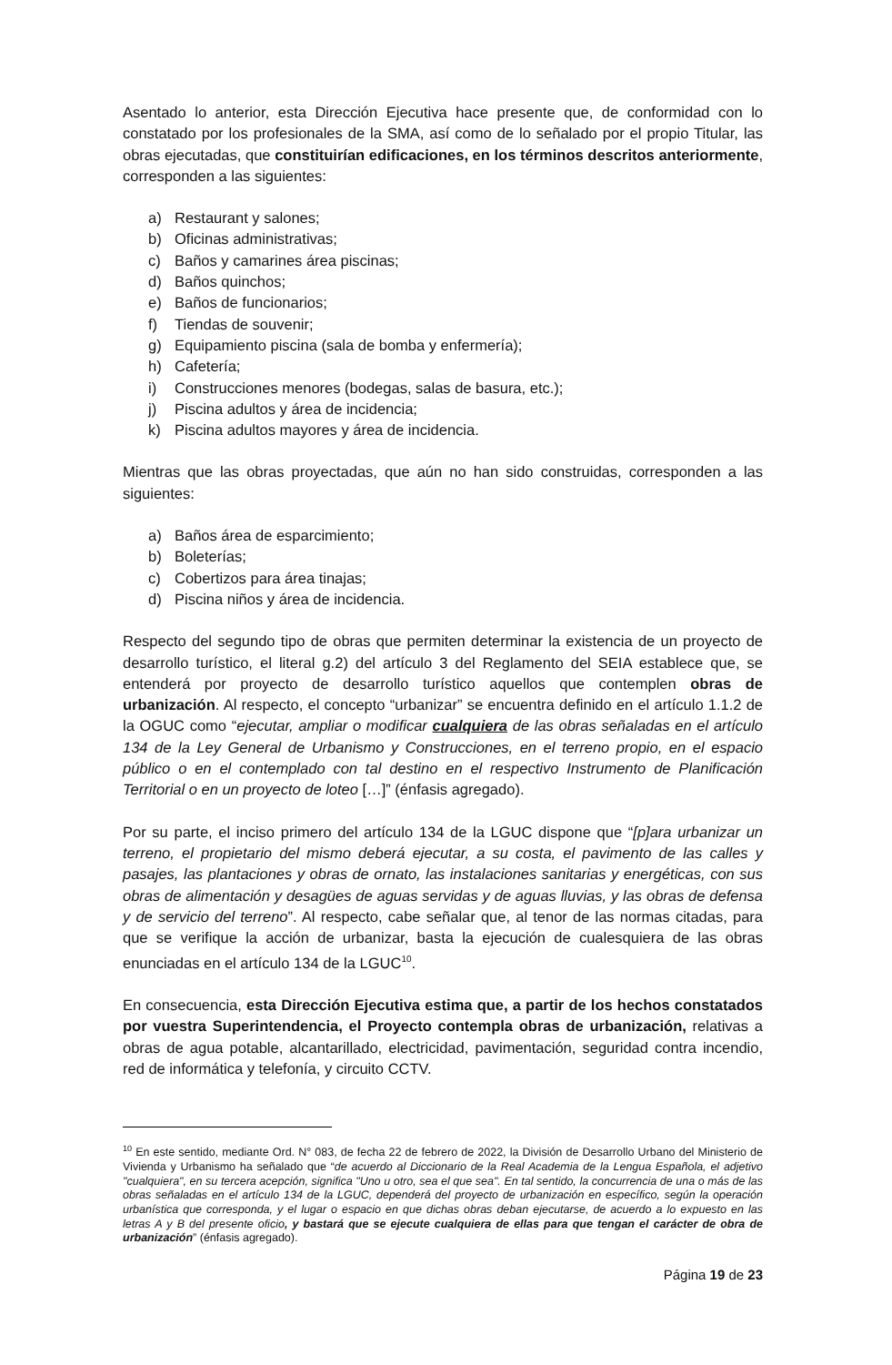Asentado lo anterior, esta Dirección Ejecutiva hace presente que, de conformidad con lo constatado por los profesionales de la SMA, así como de lo señalado por el propio Titular, las obras ejecutadas, que constituirían edificaciones, en los términos descritos anteriormente, corresponden a las siguientes:
a) Restaurant y salones;
b) Oficinas administrativas;
c) Baños y camarines área piscinas;
d) Baños quinchos;
e) Baños de funcionarios;
f) Tiendas de souvenir;
g) Equipamiento piscina (sala de bomba y enfermería);
h) Cafetería;
i) Construcciones menores (bodegas, salas de basura, etc.);
j) Piscina adultos y área de incidencia;
k) Piscina adultos mayores y área de incidencia.
Mientras que las obras proyectadas, que aún no han sido construidas, corresponden a las siguientes:
a) Baños área de esparcimiento;
b) Boleterías;
c) Cobertizos para área tinajas;
d) Piscina niños y área de incidencia.
Respecto del segundo tipo de obras que permiten determinar la existencia de un proyecto de desarrollo turístico, el literal g.2) del artículo 3 del Reglamento del SEIA establece que, se entenderá por proyecto de desarrollo turístico aquellos que contemplen obras de urbanización. Al respecto, el concepto “urbanizar” se encuentra definido en el artículo 1.1.2 de la OGUC como “ejecutar, ampliar o modificar cualquiera de las obras señaladas en el artículo 134 de la Ley General de Urbanismo y Construcciones, en el terreno propio, en el espacio público o en el contemplado con tal destino en el respectivo Instrumento de Planificación Territorial o en un proyecto de loteo […]” (énfasis agregado).
Por su parte, el inciso primero del artículo 134 de la LGUC dispone que “[p]ara urbanizar un terreno, el propietario del mismo deberá ejecutar, a su costa, el pavimento de las calles y pasajes, las plantaciones y obras de ornato, las instalaciones sanitarias y energéticas, con sus obras de alimentación y desagües de aguas servidas y de aguas lluvias, y las obras de defensa y de servicio del terreno”. Al respecto, cabe señalar que, al tenor de las normas citadas, para que se verifique la acción de urbanizar, basta la ejecución de cualesquiera de las obras enunciadas en el artículo 134 de la LGUC<sup>10</sup>.
En consecuencia, esta Dirección Ejecutiva estima que, a partir de los hechos constatados por vuestra Superintendencia, el Proyecto contempla obras de urbanización, relativas a obras de agua potable, alcantarillado, electricidad, pavimentación, seguridad contra incendio, red de informática y telefonía, y circuito CCTV.
<sup>10</sup> En este sentido, mediante Ord. N° 083, de fecha 22 de febrero de 2022, la División de Desarrollo Urbano del Ministerio de Vivienda y Urbanismo ha señalado que “de acuerdo al Diccionario de la Real Academia de la Lengua Española, el adjetivo "cualquiera", en su tercera acepción, significa "Uno u otro, sea el que sea". En tal sentido, la concurrencia de una o más de las obras señaladas en el artículo 134 de la LGUC, dependerá del proyecto de urbanización en específico, según la operación urbanística que corresponda, y el lugar o espacio en que dichas obras deban ejecutarse, de acuerdo a lo expuesto en las letras A y B del presente oficio, y bastará que se ejecute cualquiera de ellas para que tengan el carácter de obra de urbanización” (énfasis agregado).
Página 19 de 23